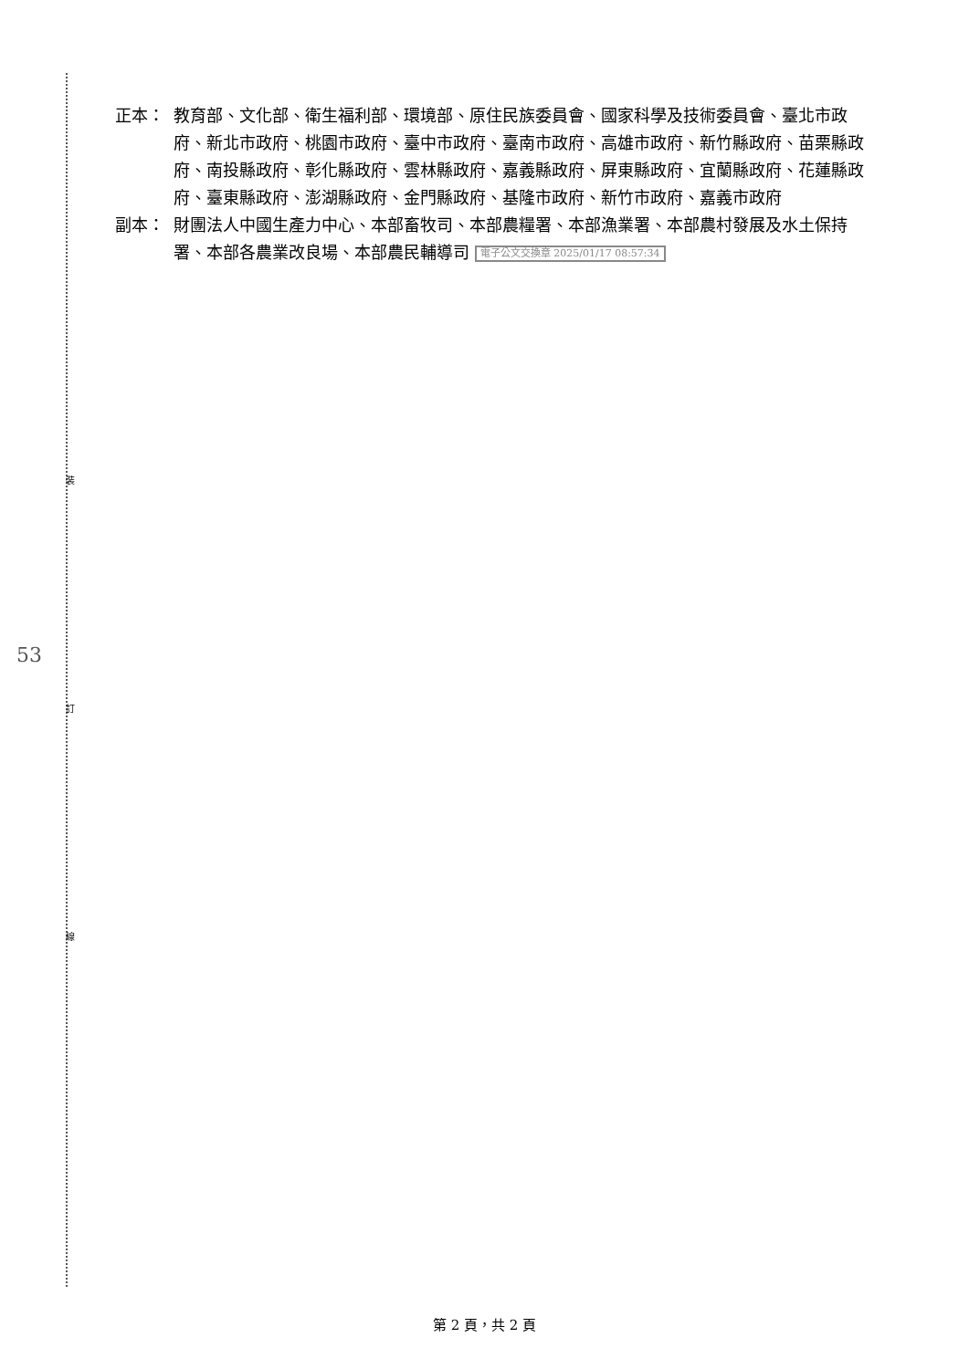裝
訂
線
53
正本： 教育部、文化部、衛生福利部、環境部、原住民族委員會、國家科學及技術委員會、臺北市政府、新北市政府、桃園市政府、臺中市政府、臺南市政府、高雄市政府、新竹縣政府、苗栗縣政府、南投縣政府、彰化縣政府、雲林縣政府、嘉義縣政府、屏東縣政府、宜蘭縣政府、花蓮縣政府、臺東縣政府、澎湖縣政府、金門縣政府、基隆市政府、新竹市政府、嘉義市政府
副本： 財團法人中國生產力中心、本部畜牧司、本部農糧署、本部漁業署、本部農村發展及水土保持署、本部各農業改良場、本部農民輔導司 電子公文交換章 2025/01/17 08:57:34
第 2 頁，共 2 頁